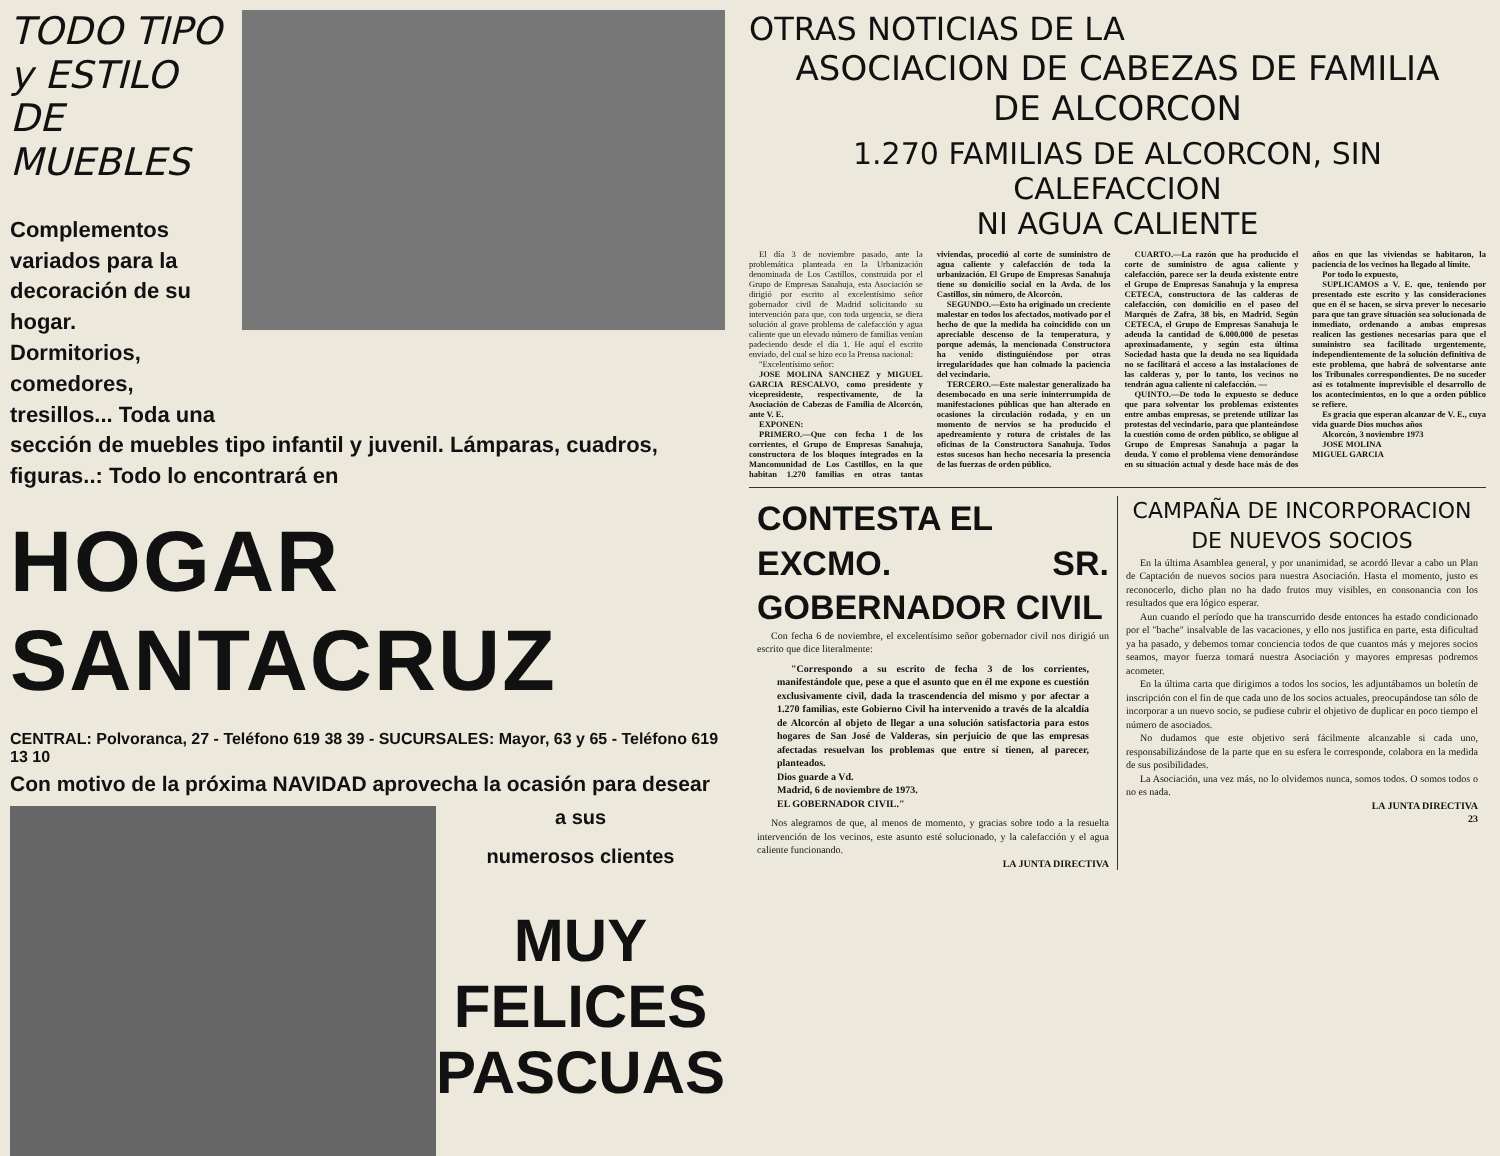TODO TIPO
y ESTILO DE
MUEBLES
Complementos variados para la decoración de su hogar.
Dormitorios, comedores, tresillos... Toda una
sección de muebles tipo infantil y juvenil. Lámparas, cuadros, figuras..: Todo lo encontrará en
HOGAR SANTACRUZ
CENTRAL: Polvoranca, 27 - Teléfono 619 38 39 - SUCURSALES: Mayor, 63 y 65 - Teléfono 619 13 10
Con motivo de la próxima NAVIDAD aprovecha la ocasión para desear
a sus
numerosos clientes
MUY
FELICES
PASCUAS
OTRAS NOTICIAS DE LA
ASOCIACION DE CABEZAS DE FAMILIA
DE ALCORCON
1.270 FAMILIAS DE ALCORCON, SIN CALEFACCION
NI AGUA CALIENTE
El día 3 de noviembre pasado, ante la problemática planteada en la Urbanización denominada de Los Castillos, construida por el Grupo de Empresas Sanahuja, esta Asociación se dirigió por escrito al excelentísimo señor gobernador civil de Madrid solicitando su intervención para que, con toda urgencia, se diera solución al grave problema de calefacción y agua caliente que un elevado número de familias venían padeciendo desde el día 1. He aquí el escrito enviado, del cual se hizo eco la Prensa nacional:
"Excelentísimo señor:
JOSE MOLINA SANCHEZ y MIGUEL GARCIA RESCALVO, como presidente y vicepresidente, respectivamente, de la Asociación de Cabezas de Familia de Alcorcón, ante V. E.
EXPONEN:
PRIMERO.—Que con fecha 1 de los corrientes, el Grupo de Empresas Sanahuja, constructora de los bloques integrados en la Mancomunidad de Los Castillos, en la que habitan 1.270 familias en otras tantas viviendas, procedió al corte de suministro de agua caliente y calefacción de toda la urbanización. El Grupo de Empresas Sanahuja tiene su domicilio social en la Avda. de los Castillos, sin número, de Alcorcón.
SEGUNDO.—Esto ha originado un creciente malestar en todos los afectados, motivado por el hecho de que la medida ha coincidido con un apreciable descenso de la temperatura, y porque además, la mencionada Constructora ha venido distinguiéndose por otras irregularidades que han colmado la paciencia del vecindario.
TERCERO.—Este malestar generalizado ha desembocado en una serie ininterrumpida de manifestaciones públicas que han alterado en ocasiones la circulación rodada, y en un momento de nervios se ha producido el apedreamiento y rotura de cristales de las oficinas de la Constructora Sanahuja. Todos estos sucesos han hecho necesaria la presencia de las fuerzas de orden público.
CUARTO.—La razón que ha producido el corte de suministro de agua caliente y calefacción, parece ser la deuda existente entre el Grupo de Empresas Sanahuja y la empresa CETECA, constructora de las calderas de calefacción, con domicilio en el paseo del Marqués de Zafra, 38 bis, en Madrid. Según CETECA, el Grupo de Empresas Sanahuja le adeuda la cantidad de 6.000.000 de pesetas aproximadamente, y según esta última Sociedad hasta que la deuda no sea liquidada no se facilitará el acceso a las instalaciones de las calderas y, por lo tanto, los vecinos no tendrán agua caliente ni calefacción. —
QUINTO.—De todo lo expuesto se deduce que para solventar los problemas existentes entre ambas empresas, se pretende utilizar las protestas del vecindario, para que planteándose la cuestión como de orden público, se obligue al Grupo de Empresas Sanahuja a pagar la deuda. Y como el problema viene demorándose en su situación actual y desde hace más de dos años en que las viviendas se habitaron, la paciencia de los vecinos ha llegado al límite.
Por todo lo expuesto,
SUPLICAMOS a V. E. que, teniendo por presentado este escrito y las consideraciones que en él se hacen, se sirva prever lo necesario para que tan grave situación sea solucionada de inmediato, ordenando a ambas empresas realicen las gestiones necesarias para que el suministro sea facilitado urgentemente, independientemente de la solución definitiva de este problema, que habrá de solventarse ante los Tribunales correspondientes. De no suceder así es totalmente imprevisible el desarrollo de los acontecimientos, en lo que a orden público se refiere.
Es gracia que esperan alcanzar de V. E., cuya vida guarde Dios muchos años
Alcorcón, 3 noviembre 1973
JOSE MOLINA
MIGUEL GARCIA
CONTESTA EL
EXCMO. SR. GOBERNADOR CIVIL
Con fecha 6 de noviembre, el excelentísimo señor gobernador civil nos dirigió un escrito que dice literalmente:
"Correspondo a su escrito de fecha 3 de los corrientes, manifestándole que, pese a que el asunto que en él me expone es cuestión exclusivamente civil, dada la trascendencia del mismo y por afectar a 1.270 familias, este Gobierno Civil ha intervenido a través de la alcaldía de Alcorcón al objeto de llegar a una solución satisfactoria para estos hogares de San José de Valderas, sin perjuicio de que las empresas afectadas resuelvan los problemas que entre sí tienen, al parecer, planteados.
Dios guarde a Vd.
Madrid, 6 de noviembre de 1973.
EL GOBERNADOR CIVIL."
Nos alegramos de que, al menos de momento, y gracias sobre todo a la resuelta intervención de los vecinos, este asunto esté solucionado, y la calefacción y el agua caliente funcionando.
LA JUNTA DIRECTIVA
CAMPAÑA DE INCORPORACION
DE NUEVOS SOCIOS
En la última Asamblea general, y por unanimidad, se acordó llevar a cabo un Plan de Captación de nuevos socios para nuestra Asociación. Hasta el momento, justo es reconocerlo, dicho plan no ha dado frutos muy visibles, en consonancia con los resultados que era lógico esperar.
Aun cuando el período que ha transcurrido desde entonces ha estado condicionado por el "bache" insalvable de las vacaciones, y ello nos justifica en parte, esta dificultad ya ha pasado, y debemos tomar conciencia todos de que cuantos más y mejores socios seamos, mayor fuerza tomará nuestra Asociación y mayores empresas podremos acometer.
En la última carta que dirigimos a todos los socios, les adjuntábamos un boletín de inscripción con el fin de que cada uno de los socios actuales, preocupándose tan sólo de incorporar a un nuevo socio, se pudiese cubrir el objetivo de duplicar en poco tiempo el número de asociados.
No dudamos que este objetivo será fácilmente alcanzable si cada uno, responsabilizándose de la parte que en su esfera le corresponde, colabora en la medida de sus posibilidades.
La Asociación, una vez más, no lo olvidemos nunca, somos todos. O somos todos o no es nada.
LA JUNTA DIRECTIVA
23